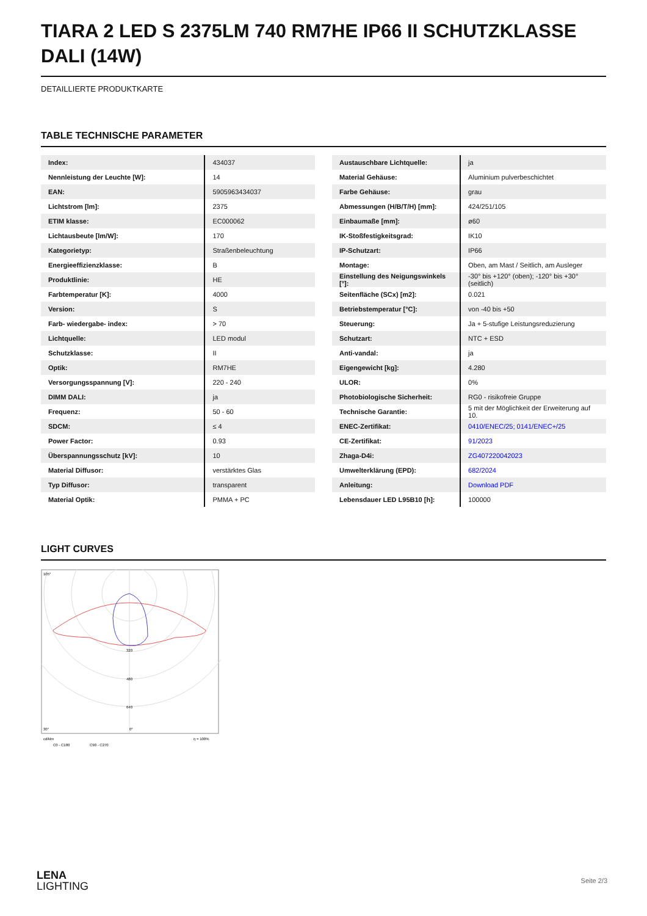TIARA 2 LED S 2375LM 740 RM7HE IP66 II SCHUTZKLASSE DALI (14W)
DETAILLIERTE PRODUKTKARTE
TABLE TECHNISCHE PARAMETER
| Index: | 434037 |
| Nennleistung der Leuchte [W]: | 14 |
| EAN: | 5905963434037 |
| Lichtstrom [lm]: | 2375 |
| ETIM klasse: | EC000062 |
| Lichtausbeute [lm/W]: | 170 |
| Kategorietyp: | Straßenbeleuchtung |
| Energieeffizienzklasse: | B |
| Produktlinie: | HE |
| Farbtemperatur [K]: | 4000 |
| Version: | S |
| Farb- wiedergabe- index: | > 70 |
| Lichtquelle: | LED modul |
| Schutzklasse: | II |
| Optik: | RM7HE |
| Versorgungsspannung [V]: | 220 - 240 |
| DIMM DALI: | ja |
| Frequenz: | 50 - 60 |
| SDCM: | ≤ 4 |
| Power Factor: | 0.93 |
| Überspannungsschutz [kV]: | 10 |
| Material Diffusor: | verstärktes Glas |
| Typ Diffusor: | transparent |
| Material Optik: | PMMA + PC |
| Austauschbare Lichtquelle: | ja |
| Material Gehäuse: | Aluminium pulverbeschichtet |
| Farbe Gehäuse: | grau |
| Abmessungen (H/B/T/H) [mm]: | 424/251/105 |
| Einbaumaße [mm]: | ø60 |
| IK-Stoßfestigkeitsgrad: | IK10 |
| IP-Schutzart: | IP66 |
| Montage: | Oben, am Mast / Seitlich, am Ausleger |
| Einstellung des Neigungswinkels [°]: | -30° bis +120° (oben); -120° bis +30° (seitlich) |
| Seitenfläche (SCx) [m2]: | 0.021 |
| Betriebstemperatur [°C]: | von -40 bis +50 |
| Steuerung: | Ja + 5-stufige Leistungsreduzierung |
| Schutzart: | NTC + ESD |
| Anti-vandal: | ja |
| Eigengewicht [kg]: | 4.280 |
| ULOR: | 0% |
| Photobiologische Sicherheit: | RG0 - risikofreie Gruppe |
| Technische Garantie: | 5 mit der Möglichkeit der Erweiterung auf 10. |
| ENEC-Zertifikat: | 0410/ENEC/25; 0141/ENEC+/25 |
| CE-Zertifikat: | 91/2023 |
| Zhaga-D4i: | ZG407220042023 |
| Umwelterklärung (EPD): | 682/2024 |
| Anleitung: | Download PDF |
| Lebensdauer LED L95B10 [h]: | 100000 |
LIGHT CURVES
105°
30°
0°
320
480
640
cd/klm
η = 100%
C0 - C180
C90 - C270
LENA
LIGHTING
Seite 2/3